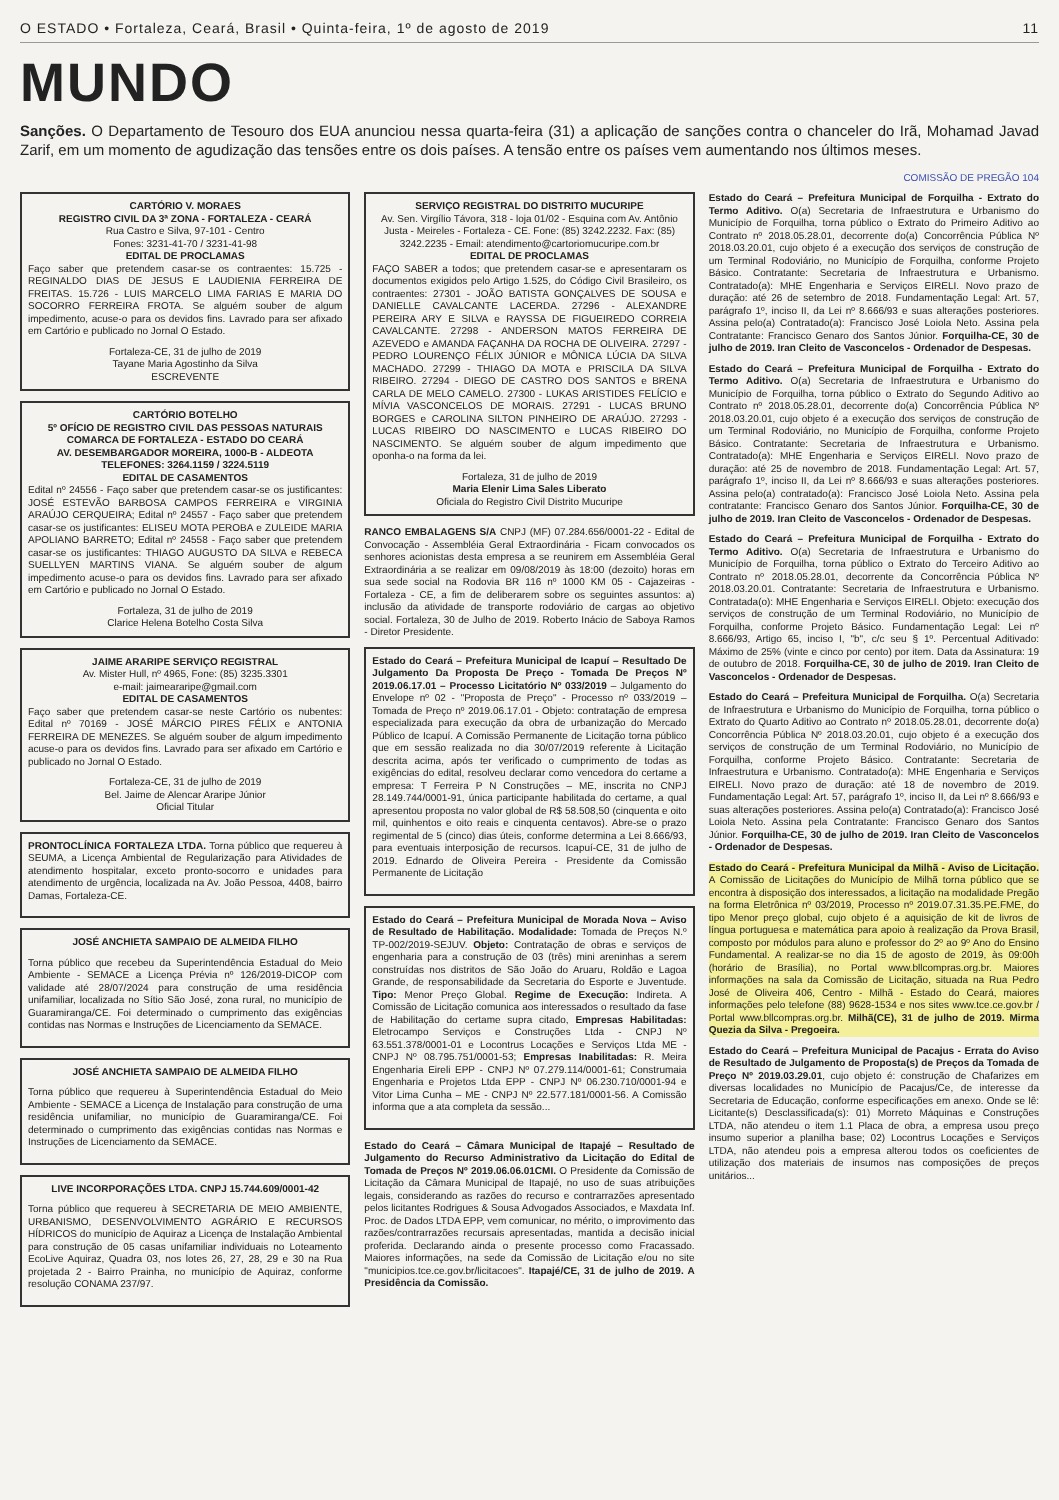O ESTADO • Fortaleza, Ceará, Brasil • Quinta-feira, 1º de agosto de 2019 11
MUNDO
Sanções. O Departamento de Tesouro dos EUA anunciou nessa quarta-feira (31) a aplicação de sanções contra o chanceler do Irã, Mohamad Javad Zarif, em um momento de agudização das tensões entre os dois países. A tensão entre os países vem aumentando nos últimos meses.
COMISSÃO DE PREGÃO 104
CARTÓRIO V. MORAES
REGISTRO CIVIL DA 3ª ZONA - FORTALEZA - CEARÁ
Rua Castro e Silva, 97-101 - Centro
Fones: 3231-41-70 / 3231-41-98
EDITAL DE PROCLAMAS
Faço saber que pretendem casar-se os contraentes: 15.725 - REGINALDO DIAS DE JESUS E LAUDIENIA FERREIRA DE FREITAS. 15.726 - LUIS MARCELO LIMA FARIAS E MARIA DO SOCORRO FERREIRA FROTA. Se alguém souber de algum impedimento, acuse-o para os devidos fins. Lavrado para ser afixado em Cartório e publicado no Jornal O Estado.
Fortaleza-CE, 31 de julho de 2019
Tayane Maria Agostinho da Silva
ESCREVENTE
CARTÓRIO BOTELHO
5º OFÍCIO DE REGISTRO CIVIL DAS PESSOAS NATURAIS
COMARCA DE FORTALEZA - ESTADO DO CEARÁ
AV. DESEMBARGADOR MOREIRA, 1000-B - ALDEOTA
TELEFONES: 3264.1159 / 3224.5119
EDITAL DE CASAMENTOS
Edital nº 24556 - Faço saber que pretendem casar-se os justificantes: JOSÉ ESTEVÃO BARBOSA CAMPOS FERREIRA e VIRGINIA ARAÚJO CERQUEIRA; Edital nº 24557 - Faço saber que pretendem casar-se os justificantes: ELISEU MOTA PEROBA e ZULEIDE MARIA APOLIANO BARRETO; Edital nº 24558 - Faço saber que pretendem casar-se os justificantes: THIAGO AUGUSTO DA SILVA e REBECA SUELLYEN MARTINS VIANA. Se alguém souber de algum impedimento acuse-o para os devidos fins. Lavrado para ser afixado em Cartório e publicado no Jornal O Estado.
Fortaleza, 31 de julho de 2019
Clarice Helena Botelho Costa Silva
JAIME ARARIPE SERVIÇO REGISTRAL
Av. Mister Hull, nº 4965, Fone: (85) 3235.3301
e-mail: jaimeararipe@gmail.com
EDITAL DE CASAMENTOS
Faço saber que pretendem casar-se neste Cartório os nubentes: Edital nº 70169 - JOSÉ MÁRCIO PIRES FÉLIX e ANTONIA FERREIRA DE MENEZES. Se alguém souber de algum impedimento acuse-o para os devidos fins. Lavrado para ser afixado em Cartório e publicado no Jornal O Estado.
Fortaleza-CE, 31 de julho de 2019
Bel. Jaime de Alencar Araripe Júnior
Oficial Titular
PRONTOCLÍNICA FORTALEZA LTDA. Torna público que requereu à SEUMA, a Licença Ambiental de Regularização para Atividades de atendimento hospitalar, exceto pronto-socorro e unidades para atendimento de urgência, localizada na Av. João Pessoa, 4408, bairro Damas, Fortaleza-CE.
JOSÉ ANCHIETA SAMPAIO DE ALMEIDA FILHO
Torna público que recebeu da Superintendência Estadual do Meio Ambiente - SEMACE a Licença Prévia nº 126/2019-DICOP com validade até 28/07/2024 para construção de uma residência unifamiliar, localizada no Sítio São José, zona rural, no município de Guaramiranga/CE. Foi determinado o cumprimento das exigências contidas nas Normas e Instruções de Licenciamento da SEMACE.
JOSÉ ANCHIETA SAMPAIO DE ALMEIDA FILHO
Torna público que requereu à Superintendência Estadual do Meio Ambiente - SEMACE a Licença de Instalação para construção de uma residência unifamiliar, no município de Guaramiranga/CE. Foi determinado o cumprimento das exigências contidas nas Normas e Instruções de Licenciamento da SEMACE.
LIVE INCORPORAÇÕES LTDA. CNPJ 15.744.609/0001-42
Torna público que requereu à SECRETARIA DE MEIO AMBIENTE, URBANISMO, DESENVOLVIMENTO AGRÁRIO E RECURSOS HÍDRICOS do município de Aquiraz a Licença de Instalação Ambiental para construção de 05 casas unifamiliar individuais no Loteamento EcoLive Aquiraz, Quadra 03, nos lotes 26, 27, 28, 29 e 30 na Rua projetada 2 - Bairro Prainha, no município de Aquiraz, conforme resolução CONAMA 237/97.
SERVIÇO REGISTRAL DO DISTRITO MUCURIPE
Av. Sen. Virgílio Távora, 318 - loja 01/02 - Esquina com Av. Antônio Justa - Meireles - Fortaleza - CE. Fone: (85) 3242.2232. Fax: (85) 3242.2235 - Email: atendimento@cartoriomucuripe.com.br
EDITAL DE PROCLAMAS
FAÇO SABER a todos; que pretendem casar-se e apresentaram os documentos exigidos pelo Artigo 1.525, do Código Civil Brasileiro, os contraentes: 27301 - JOÃO BATISTA GONÇALVES DE SOUSA e DANIELLE CAVALCANTE LACERDA. 27296 - ALEXANDRE PEREIRA ARY E SILVA e RAYSSA DE FIGUEIREDO CORREIA CAVALCANTE. 27298 - ANDERSON MATOS FERREIRA DE AZEVEDO e AMANDA FAÇANHA DA ROCHA DE OLIVEIRA. 27297 - PEDRO LOURENÇO FÉLIX JÚNIOR e MÔNICA LÚCIA DA SILVA MACHADO. 27299 - THIAGO DA MOTA e PRISCILA DA SILVA RIBEIRO. 27294 - DIEGO DE CASTRO DOS SANTOS e BRENA CARLA DE MELO CAMELO. 27300 - LUKAS ARISTIDES FELÍCIO e MÍVIA VASCONCELOS DE MORAIS. 27291 - LUCAS BRUNO BORGES e CAROLINA SILTON PINHEIRO DE ARAÚJO. 27293 - LUCAS RIBEIRO DO NASCIMENTO e LUCAS RIBEIRO DO NASCIMENTO. Se alguém souber de algum impedimento que oponha-o na forma da lei.
Fortaleza, 31 de julho de 2019
Maria Elenir Lima Sales Liberato
Oficiala do Registro Civil Distrito Mucuripe
RANCO EMBALAGENS S/A CNPJ (MF) 07.284.656/0001-22 - Edital de Convocação - Assembléia Geral Extraordinária - Ficam convocados os senhores acionistas desta empresa a se reunirem em Assembléia Geral Extraordinária a se realizar em 09/08/2019 às 18:00 (dezoito) horas em sua sede social na Rodovia BR 116 nº 1000 KM 05 - Cajazeiras - Fortaleza - CE, a fim de deliberarem sobre os seguintes assuntos: a) inclusão da atividade de transporte rodoviário de cargas ao objetivo social. Fortaleza, 30 de Julho de 2019. Roberto Inácio de Saboya Ramos - Diretor Presidente.
Estado do Ceará – Prefeitura Municipal de Icapuí – Resultado De Julgamento Da Proposta De Preço - Tomada De Preços Nº 2019.06.17.01 – Processo Licitatório Nº 033/2019 – Julgamento do Envelope nº 02 - "Proposta de Preço" - Processo nº 033/2019 – Tomada de Preço nº 2019.06.17.01 - Objeto: contratação de empresa especializada para execução da obra de urbanização do Mercado Público de Icapuí. A Comissão Permanente de Licitação torna público que em sessão realizada no dia 30/07/2019 referente à Licitação descrita acima, após ter verificado o cumprimento de todas as exigências do edital, resolveu declarar como vencedora do certame a empresa: T Ferreira P N Construções – ME, inscrita no CNPJ 28.149.744/0001-91, única participante habilitada do certame, a qual apresentou proposta no valor global de R$ 58.508,50 (cinquenta e oito mil, quinhentos e oito reais e cinquenta centavos). Abre-se o prazo regimental de 5 (cinco) dias úteis, conforme determina a Lei 8.666/93, para eventuais interposição de recursos. Icapuí-CE, 31 de julho de 2019. Ednardo de Oliveira Pereira - Presidente da Comissão Permanente de Licitação
Estado do Ceará – Prefeitura Municipal de Morada Nova – Aviso de Resultado de Habilitação. Modalidade: Tomada de Preços N.º TP-002/2019-SEJUV. Objeto: Contratação de obras e serviços de engenharia para a construção de 03 (três) mini areninhas a serem construídas nos distritos de São João do Aruaru, Roldão e Lagoa Grande, de responsabilidade da Secretaria do Esporte e Juventude. Tipo: Menor Preço Global. Regime de Execução: Indireta. A Comissão de Licitação comunica aos interessados o resultado da fase de Habilitação do certame supra citado, Empresas Habilitadas: Eletrocampo Serviços e Construções Ltda - CNPJ Nº 63.551.378/0001-01 e Locontrus Locações e Serviços Ltda ME - CNPJ Nº 08.795.751/0001-53; Empresas Inabilitadas: R. Meira Engenharia Eireli EPP - CNPJ Nº 07.279.114/0001-61; Construmaia Engenharia e Projetos Ltda EPP - CNPJ Nº 06.230.710/0001-94 e Vitor Lima Cunha – ME - CNPJ Nº 22.577.181/0001-56. A Comissão informa que a ata completa da sessão...
Estado do Ceará – Câmara Municipal de Itapajé – Resultado de Julgamento do Recurso Administrativo da Licitação do Edital de Tomada de Preços Nº 2019.06.06.01CMI. O Presidente da Comissão de Licitação da Câmara Municipal de Itapajé, no uso de suas atribuições legais, considerando as razões do recurso e contrarrazões apresentado pelos licitantes Rodrigues & Sousa Advogados Associados, e Maxdata Inf. Proc. de Dados LTDA EPP, vem comunicar, no mérito, o improvimento das razões/contrarrazões recursais apresentadas, mantida a decisão inicial proferida. Declarando ainda o presente processo como Fracassado. Maiores informações, na sede da Comissão de Licitação e/ou no site "municipios.tce.ce.gov.br/licitacoes". Itapajé/CE, 31 de julho de 2019. A Presidência da Comissão.
Estado do Ceará – Prefeitura Municipal de Forquilha - Extrato do Termo Aditivo. O(a) Secretaria de Infraestrutura e Urbanismo do Município de Forquilha, torna público o Extrato do Primeiro Aditivo ao Contrato nº 2018.05.28.01, decorrente do(a) Concorrência Pública Nº 2018.03.20.01, cujo objeto é a execução dos serviços de construção de um Terminal Rodoviário, no Município de Forquilha, conforme Projeto Básico. Contratante: Secretaria de Infraestrutura e Urbanismo. Contratado(a): MHE Engenharia e Serviços EIRELI. Novo prazo de duração: até 26 de setembro de 2018. Fundamentação Legal: Art. 57, parágrafo 1º, inciso II, da Lei nº 8.666/93 e suas alterações posteriores. Assina pelo(a) Contratado(a): Francisco José Loiola Neto. Assina pela Contratante: Francisco Genaro dos Santos Júnior. Forquilha-CE, 30 de julho de 2019. Iran Cleito de Vasconcelos - Ordenador de Despesas.
Estado do Ceará – Prefeitura Municipal de Forquilha - Extrato do Termo Aditivo. O(a) Secretaria de Infraestrutura e Urbanismo do Município de Forquilha, torna público o Extrato do Segundo Aditivo ao Contrato nº 2018.05.28.01, decorrente do(a) Concorrência Pública Nº 2018.03.20.01, cujo objeto é a execução dos serviços de construção de um Terminal Rodoviário, no Município de Forquilha, conforme Projeto Básico. Contratante: Secretaria de Infraestrutura e Urbanismo. Contratado(a): MHE Engenharia e Serviços EIRELI. Novo prazo de duração: até 25 de novembro de 2018. Fundamentação Legal: Art. 57, parágrafo 1º, inciso II, da Lei nº 8.666/93 e suas alterações posteriores. Assina pelo(a) contratado(a): Francisco José Loiola Neto. Assina pela contratante: Francisco Genaro dos Santos Júnior. Forquilha-CE, 30 de julho de 2019. Iran Cleito de Vasconcelos - Ordenador de Despesas.
Estado do Ceará – Prefeitura Municipal de Forquilha - Extrato do Termo Aditivo. O(a) Secretaria de Infraestrutura e Urbanismo do Município de Forquilha, torna público o Extrato do Terceiro Aditivo ao Contrato nº 2018.05.28.01, decorrente da Concorrência Pública Nº 2018.03.20.01. Contratante: Secretaria de Infraestrutura e Urbanismo. Contratada(o): MHE Engenharia e Serviços EIRELI. Objeto: execução dos serviços de construção de um Terminal Rodoviário, no Município de Forquilha, conforme Projeto Básico. Fundamentação Legal: Lei nº 8.666/93, Artigo 65, inciso I, "b", c/c seu § 1º. Percentual Aditivado: Máximo de 25% (vinte e cinco por cento) por item. Data da Assinatura: 19 de outubro de 2018. Forquilha-CE, 30 de julho de 2019. Iran Cleito de Vasconcelos - Ordenador de Despesas.
Estado do Ceará – Prefeitura Municipal de Forquilha. O(a) Secretaria de Infraestrutura e Urbanismo do Município de Forquilha, torna público o Extrato do Quarto Aditivo ao Contrato nº 2018.05.28.01, decorrente do(a) Concorrência Pública Nº 2018.03.20.01, cujo objeto é a execução dos serviços de construção de um Terminal Rodoviário, no Município de Forquilha, conforme Projeto Básico. Contratante: Secretaria de Infraestrutura e Urbanismo. Contratado(a): MHE Engenharia e Serviços EIRELI. Novo prazo de duração: até 18 de novembro de 2019. Fundamentação Legal: Art. 57, parágrafo 1º, inciso II, da Lei nº 8.666/93 e suas alterações posteriores. Assina pelo(a) Contratado(a): Francisco José Loiola Neto. Assina pela Contratante: Francisco Genaro dos Santos Júnior. Forquilha-CE, 30 de julho de 2019. Iran Cleito de Vasconcelos - Ordenador de Despesas.
Estado do Ceará - Prefeitura Municipal da Milhã - Aviso de Licitação. A Comissão de Licitações do Município de Milhã torna público que se encontra à disposição dos interessados, a licitação na modalidade Pregão na forma Eletrônica nº 03/2019, Processo nº 2019.07.31.35.PE.FME, do tipo Menor preço global, cujo objeto é a aquisição de kit de livros de língua portuguesa e matemática para apoio à realização da Prova Brasil, composto por módulos para aluno e professor do 2º ao 9º Ano do Ensino Fundamental. A realizar-se no dia 15 de agosto de 2019, às 09:00h (horário de Brasília), no Portal www.bllcompras.org.br. Maiores informações na sala da Comissão de Licitação, situada na Rua Pedro José de Oliveira 406, Centro - Milhã - Estado do Ceará, maiores informações pelo telefone (88) 9628-1534 e nos sites www.tce.ce.gov.br / Portal www.bllcompras.org.br. Milhã(CE), 31 de julho de 2019. Mirma Quezia da Silva - Pregoeira.
Estado do Ceará – Prefeitura Municipal de Pacajus - Errata do Aviso de Resultado de Julgamento de Proposta(s) de Preços da Tomada de Preço Nº 2019.03.29.01, cujo objeto é: construção de Chafarizes em diversas localidades no Município de Pacajus/Ce, de interesse da Secretaria de Educação, conforme especificações em anexo. Onde se lê: Licitante(s) Desclassificada(s): 01) Morreto Máquinas e Construções LTDA, não atendeu o item 1.1 Placa de obra, a empresa usou preço insumo superior a planilha base; 02) Locontrus Locações e Serviços LTDA, não atendeu pois a empresa alterou todos os coeficientes de utilização dos materiais de insumos nas composições de preços unitários...